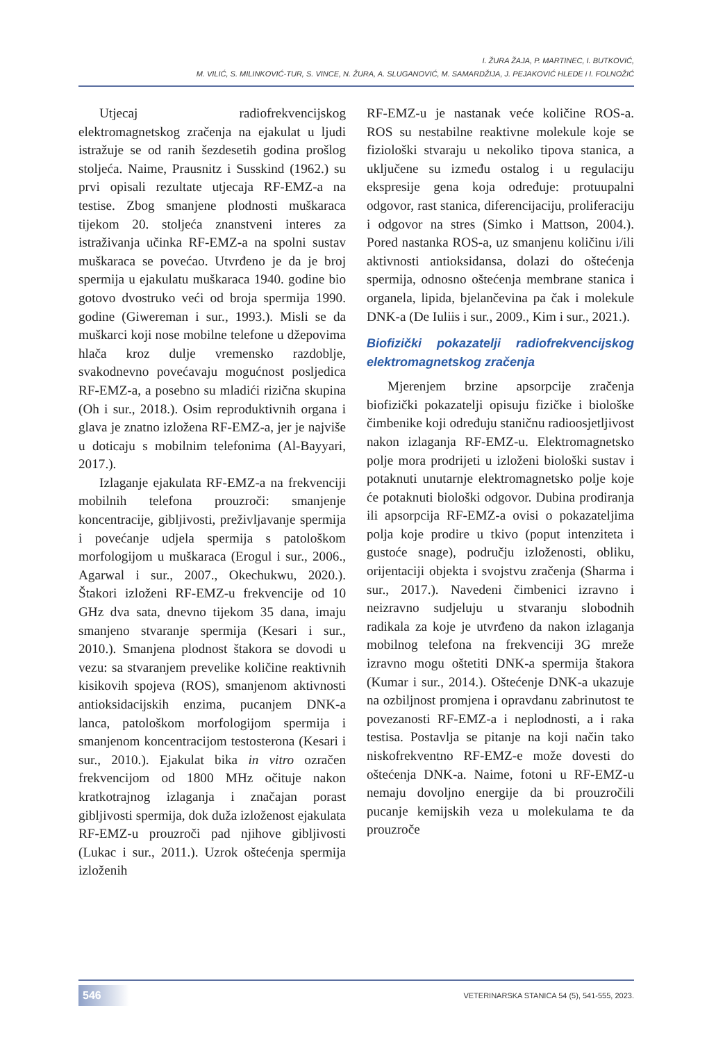I. ŽURA ŽAJA, P. MARTINEC, I. BUTKOVIĆ,
M. VILIĆ, S. MILINKOVIĆ-TUR, S. VINCE, N. ŽURA, A. SLUGANOVIĆ, M. SAMARDŽIJA, J. PEJAKOVIĆ HLEDE i I. FOLNOŽIĆ
Utjecaj radiofrekvencijskog elektromagnetskog zračenja na ejakulat u ljudi istražuje se od ranih šezdesetih godina prošlog stoljeća. Naime, Prausnitz i Susskind (1962.) su prvi opisali rezultate utjecaja RF-EMZ-a na testise. Zbog smanjene plodnosti muškaraca tijekom 20. stoljeća znanstveni interes za istraživanja učinka RF-EMZ-a na spolni sustav muškaraca se povećao. Utvrđeno je da je broj spermija u ejakulatu muškaraca 1940. godine bio gotovo dvostruko veći od broja spermija 1990. godine (Giwereman i sur., 1993.). Misli se da muškarci koji nose mobilne telefone u džepovima hlača kroz dulje vremensko razdoblje, svakodnevno povećavaju mogućnost posljedica RF-EMZ-a, a posebno su mladići rizična skupina (Oh i sur., 2018.). Osim reproduktivnih organa i glava je znatno izložena RF-EMZ-a, jer je najviše u doticaju s mobilnim telefonima (Al-Bayyari, 2017.).
Izlaganje ejakulata RF-EMZ-a na frekvenciji mobilnih telefona prouzroči: smanjenje koncentracije, gibljivosti, preživljavanje spermija i povećanje udjela spermija s patološkom morfologijom u muškaraca (Erogul i sur., 2006., Agarwal i sur., 2007., Okechukwu, 2020.). Štakori izloženi RF-EMZ-u frekvencije od 10 GHz dva sata, dnevno tijekom 35 dana, imaju smanjeno stvaranje spermija (Kesari i sur., 2010.). Smanjena plodnost štakora se dovodi u vezu: sa stvaranjem prevelike količine reaktivnih kisikovih spojeva (ROS), smanjenom aktivnosti antioksidacijskih enzima, pucanjem DNK-a lanca, patološkom morfologijom spermija i smanjenom koncentracijom testosterona (Kesari i sur., 2010.). Ejakulat bika in vitro ozračen frekvencijom od 1800 MHz očituje nakon kratkotrajnog izlaganja i značajan porast gibljivosti spermija, dok duža izloženost ejakulata RF-EMZ-u prouzroči pad njihove gibljivosti (Lukac i sur., 2011.). Uzrok oštećenja spermija izloženih
RF-EMZ-u je nastanak veće količine ROS-a. ROS su nestabilne reaktivne molekule koje se fiziološki stvaraju u nekoliko tipova stanica, a uključene su između ostalog i u regulaciju ekspresije gena koja određuje: protuupalni odgovor, rast stanica, diferencijaciju, proliferaciju i odgovor na stres (Simko i Mattson, 2004.). Pored nastanka ROS-a, uz smanjenu količinu i/ili aktivnosti antioksidansa, dolazi do oštećenja spermija, odnosno oštećenja membrane stanica i organela, lipida, bjelančevina pa čak i molekule DNK-a (De Iuliis i sur., 2009., Kim i sur., 2021.).
Biofizički pokazatelji radiofrekvencijskog elektromagnetskog zračenja
Mjerenjem brzine apsorpcije zračenja biofizički pokazatelji opisuju fizičke i biološke čimbenike koji određuju staničnu radioosjetljivost nakon izlaganja RF-EMZ-u. Elektromagnetsko polje mora prodrijeti u izloženi biološki sustav i potaknuti unutarnje elektromagnetsko polje koje će potaknuti biološki odgovor. Dubina prodiranja ili apsorpcija RF-EMZ-a ovisi o pokazateljima polja koje prodire u tkivo (poput intenziteta i gustoće snage), području izloženosti, obliku, orijentaciji objekta i svojstvu zračenja (Sharma i sur., 2017.). Navedeni čimbenici izravno i neizravno sudjeluju u stvaranju slobodnih radikala za koje je utvrđeno da nakon izlaganja mobilnog telefona na frekvenciji 3G mreže izravno mogu oštetiti DNK-a spermija štakora (Kumar i sur., 2014.). Oštećenje DNK-a ukazuje na ozbiljnost promjena i opravdanu zabrinutost te povezanosti RF-EMZ-a i neplodnosti, a i raka testisa. Postavlja se pitanje na koji način tako niskofrekventno RF-EMZ-e može dovesti do oštećenja DNK-a. Naime, fotoni u RF-EMZ-u nemaju dovoljno energije da bi prouzročili pucanje kemijskih veza u molekulama te da prouzroče
546 VETERINARSKA STANICA 54 (5), 541-555, 2023.